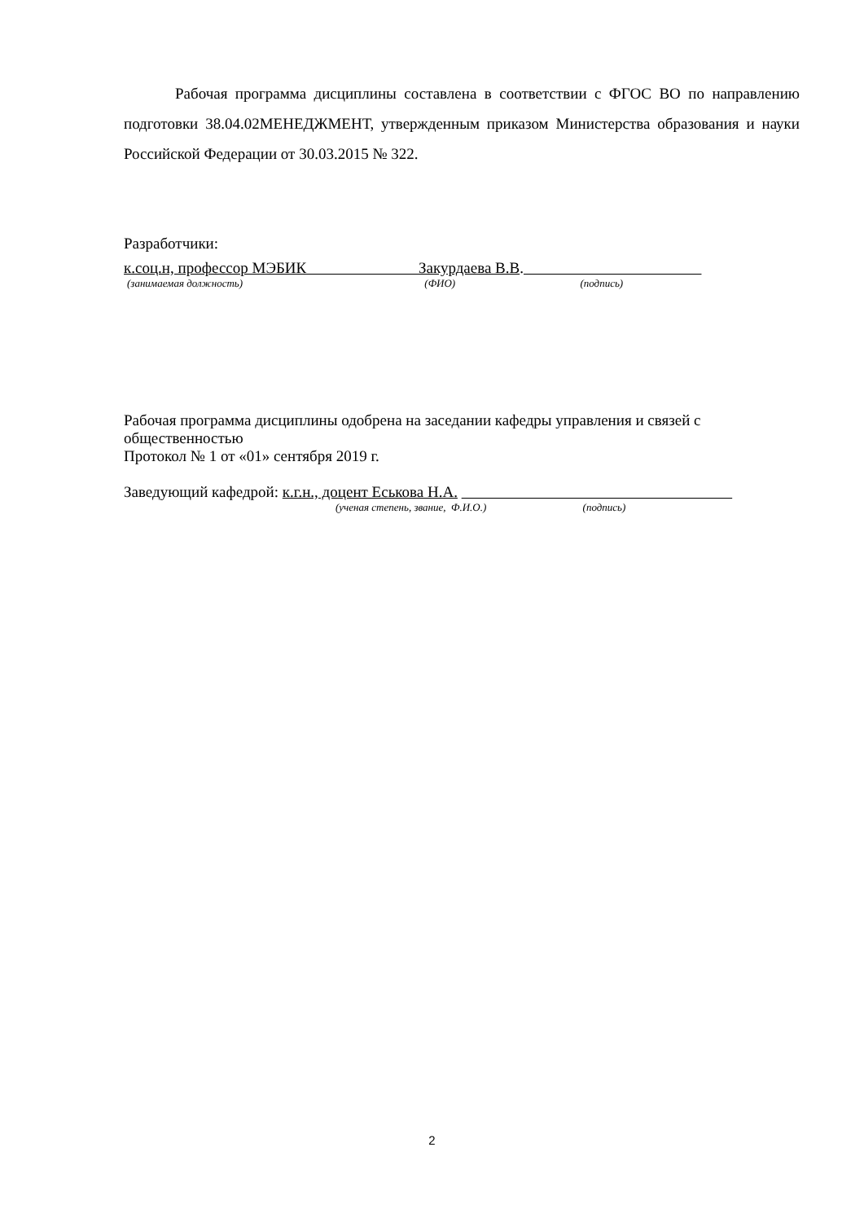Рабочая программа дисциплины составлена в соответствии с ФГОС ВО по направлению подготовки 38.04.02МЕНЕДЖМЕНТ, утвержденным приказом Министерства образования и науки Российской Федерации от 30.03.2015 № 322.
Разработчики:
к.соц.н, профессор МЭБИК Закурдаева В.В.
(занимаемая должность) (ФИО) (подпись)
Рабочая программа дисциплины одобрена на заседании кафедры управления и связей с общественностью
Протокол № 1 от «01» сентября 2019 г.
Заведующий кафедрой: к.г.н., доцент Еськова Н.А.
(ученая степень, звание, Ф.И.О.) (подпись)
2